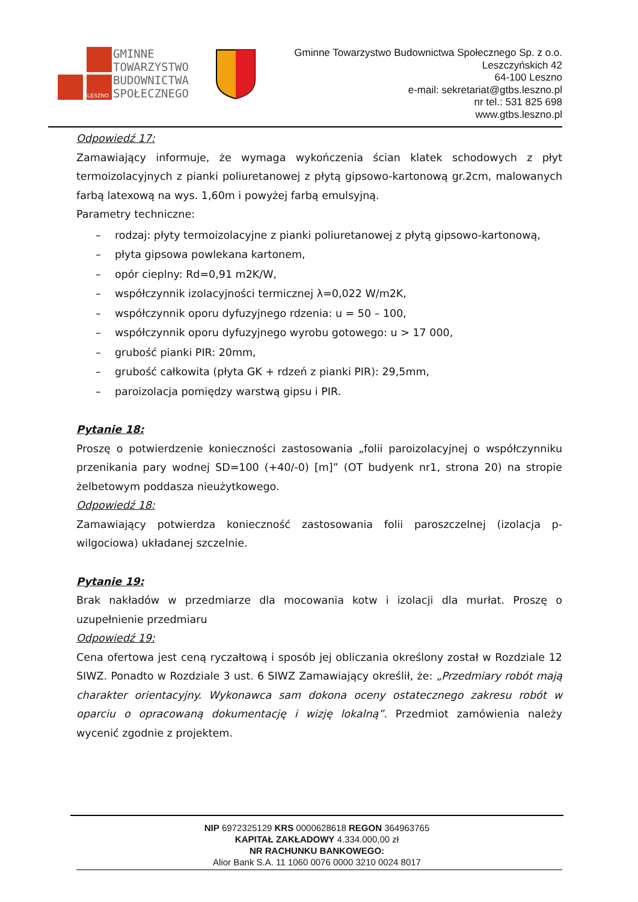GMINNE
TOWARZYSTWO
BUDOWNICTWA
SPOŁECZNEGO
LESZNO
Gminne Towarzystwo Budownictwa Społecznego Sp. z o.o.
Leszczyńskich 42
64-100 Leszno
e-mail: sekretariat@gtbs.leszno.pl
nr tel.: 531 825 698
www.gtbs.leszno.pl
Odpowiedź 17:
Zamawiający informuje, że wymaga wykończenia ścian klatek schodowych z płyt termoizolacyjnych z pianki poliuretanowej z płytą gipsowo-kartonową gr.2cm, malowanych farbą latexową na wys. 1,60m i powyżej farbą emulsyjną.
Parametry techniczne:
– rodzaj: płyty termoizolacyjne z pianki poliuretanowej z płytą gipsowo-kartonową,
– płyta gipsowa powlekana kartonem,
– opór cieplny: Rd=0,91 m2K/W,
– współczynnik izolacyjności termicznej λ=0,022 W/m2K,
– współczynnik oporu dyfuzyjnego rdzenia: u = 50 – 100,
– współczynnik oporu dyfuzyjnego wyrobu gotowego: u > 17 000,
– grubość pianki PIR: 20mm,
– grubość całkowita (płyta GK + rdzeń z pianki PIR): 29,5mm,
– paroizolacja pomiędzy warstwą gipsu i PIR.
Pytanie 18:
Proszę o potwierdzenie konieczności zastosowania „folii paroizolacyjnej o współczynniku przenikania pary wodnej SD=100 (+40/-0) [m]” (OT budyenk nr1, strona 20) na stropie żelbetowym poddasza nieużytkowego.
Odpowiedź 18:
Zamawiający potwierdza konieczność zastosowania folii paroszczelnej (izolacja p-wilgociowa) układanej szczelnie.
Pytanie 19:
Brak nakładów w przedmiarze dla mocowania kotw i izolacji dla murłat. Proszę o uzupełnienie przedmiaru
Odpowiedź 19:
Cena ofertowa jest ceną ryczałtową i sposób jej obliczania określony został w Rozdziale 12 SIWZ. Ponadto w Rozdziale 3 ust. 6 SIWZ Zamawiający określił, że: „Przedmiary robót mają charakter orientacyjny. Wykonawca sam dokona oceny ostatecznego zakresu robót w oparciu o opracowaną dokumentację i wizję lokalną”. Przedmiot zamówienia należy wycenić zgodnie z projektem.
NIP 6972325129 KRS 0000628618 REGON 364963765
KAPITAŁ ZAKŁADOWY 4.334.000,00 zł
NR RACHUNKU BANKOWEGO:
Alior Bank S.A. 11 1060 0076 0000 3210 0024 8017